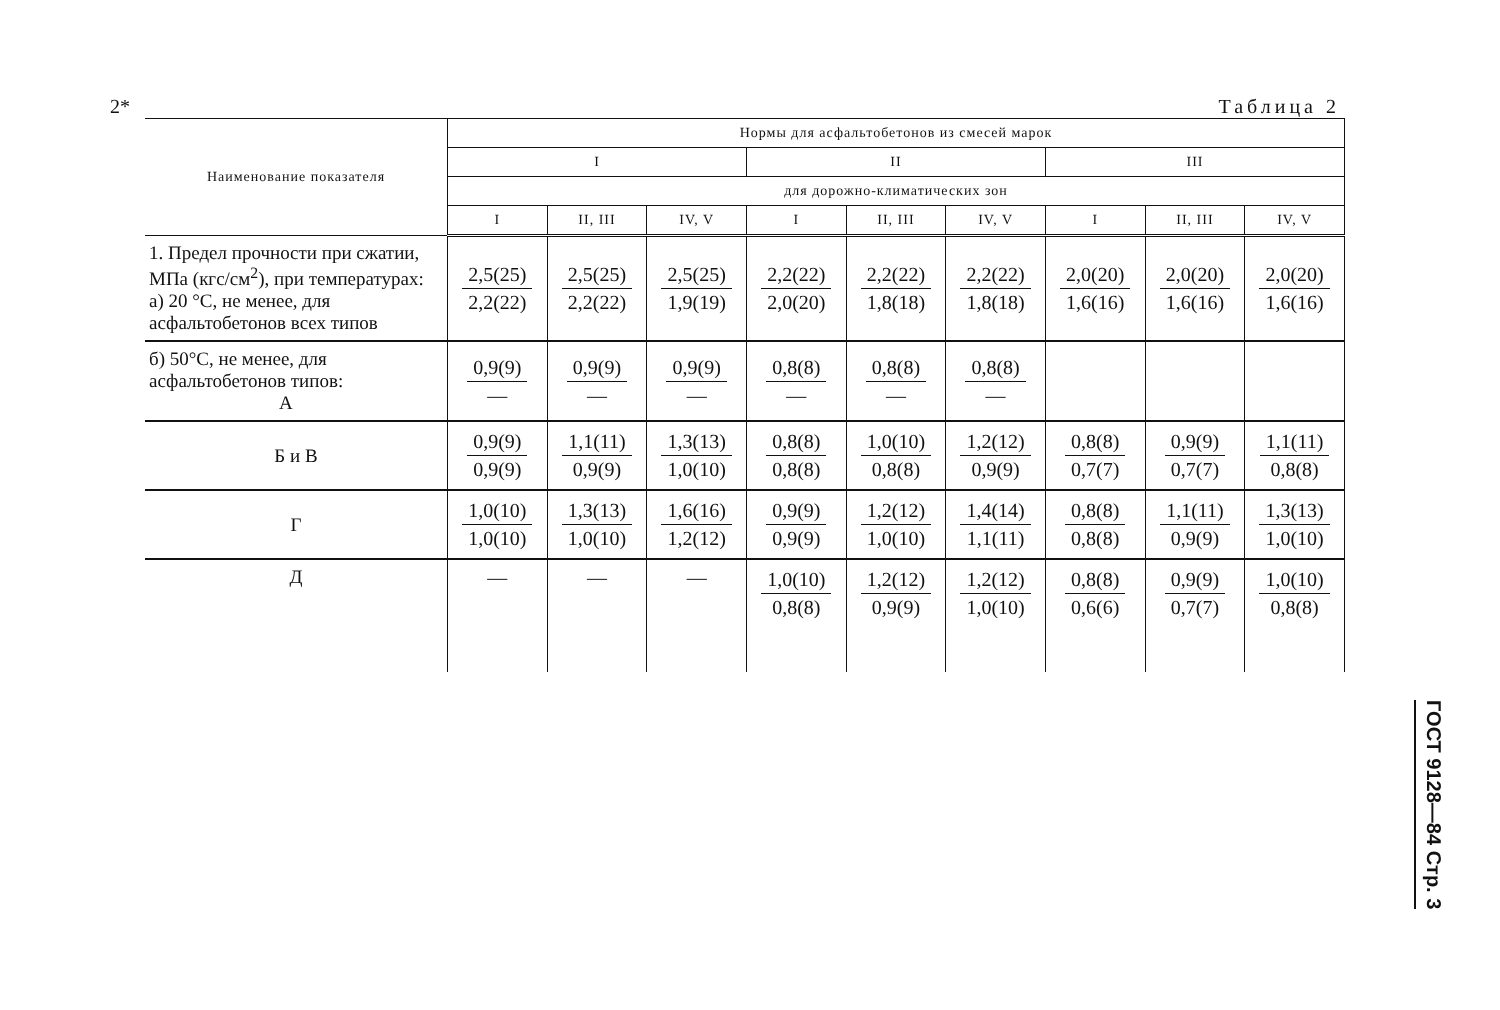2* Таблица 2
| Наименование показателя | Нормы для асфальтобетонов из смесей марок | | | | | | | | |
| --- | --- | --- | --- | --- | --- | --- | --- | --- | --- |
| | I | | | II | | | III | | |
| | для дорожно-климатических зон | | | | | | | | |
| | I | II, III | IV, V | I | II, III | IV, V | I | II, III | IV, V |
| 1. Предел прочности при сжатии, МПа (кгс/см<sup>2</sup>), при температурах: а) 20 °С, не менее, для асфальтобетонов всех типов | 2,5(25) 2,2(22) | 2,5(25) 2,2(22) | 2,5(25) 1,9(19) | 2,2(22) 2,0(20) | 2,2(22) 1,8(18) | 2,2(22) 1,8(18) | 2,0(20) 1,6(16) | 2,0(20) 1,6(16) | 2,0(20) 1,6(16) |
| б) 50°С, не менее, для асфальтобетонов типов: А | 0,9(9) — | 0,9(9) — | 0,9(9) — | 0,8(8) — | 0,8(8) — | 0,8(8) — | | | |
| Б и В | 0,9(9) 0,9(9) | 1,1(11) 0,9(9) | 1,3(13) 1,0(10) | 0,8(8) 0,8(8) | 1,0(10) 0,8(8) | 1,2(12) 0,9(9) | 0,8(8) 0,7(7) | 0,9(9) 0,7(7) | 1,1(11) 0,8(8) |
| Г | 1,0(10) 1,0(10) | 1,3(13) 1,0(10) | 1,6(16) 1,2(12) | 0,9(9) 0,9(9) | 1,2(12) 1,0(10) | 1,4(14) 1,1(11) | 0,8(8) 0,8(8) | 1,1(11) 0,9(9) | 1,3(13) 1,0(10) |
| Д | — | — | — | 1,0(10) 0,8(8) | 1,2(12) 0,9(9) | 1,2(12) 1,0(10) | 0,8(8) 0,6(6) | 0,9(9) 0,7(7) | 1,0(10) 0,8(8) |
ГОСТ 9128—84 Стр. 3